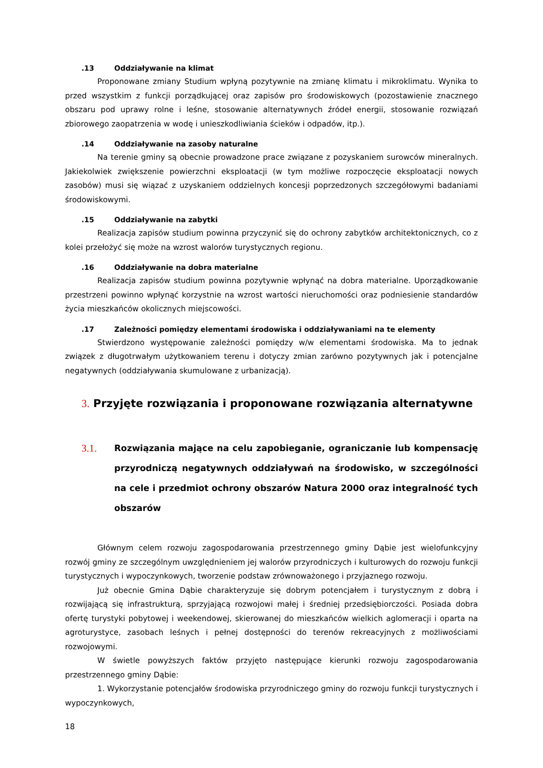.13 Oddziaływanie na klimat
Proponowane zmiany Studium wpłyną pozytywnie na zmianę klimatu i mikroklimatu. Wynika to przed wszystkim z funkcji porządkującej oraz zapisów pro środowiskowych (pozostawienie znacznego obszaru pod uprawy rolne i leśne, stosowanie alternatywnych źródeł energii, stosowanie rozwiązań zbiorowego zaopatrzenia w wodę i unieszkodliwiania ścieków i odpadów, itp.).
.14 Oddziaływanie na zasoby naturalne
Na terenie gminy są obecnie prowadzone prace związane z pozyskaniem surowców mineralnych. Jakiekolwiek zwiększenie powierzchni eksploatacji (w tym możliwe rozpoczęcie eksploatacji nowych zasobów) musi się wiązać z uzyskaniem oddzielnych koncesji poprzedzonych szczegółowymi badaniami środowiskowymi.
.15 Oddziaływanie na zabytki
Realizacja zapisów studium powinna przyczynić się do ochrony zabytków architektonicznych, co z kolei przełożyć się może na wzrost walorów turystycznych regionu.
.16 Oddziaływanie na dobra materialne
Realizacja zapisów studium powinna pozytywnie wpłynąć na dobra materialne. Uporządkowanie przestrzeni powinno wpłynąć korzystnie na wzrost wartości nieruchomości oraz podniesienie standardów życia mieszkańców okolicznych miejscowości.
.17 Zależności pomiędzy elementami środowiska i oddziaływaniami na te elementy
Stwierdzono występowanie zależności pomiędzy w/w elementami środowiska. Ma to jednak związek z długotrwałym użytkowaniem terenu i dotyczy zmian zarówno pozytywnych jak i potencjalne negatywnych (oddziaływania skumulowane z urbanizacją).
3. Przyjęte rozwiązania i proponowane rozwiązania alternatywne
3.1.
Rozwiązania mające na celu zapobieganie, ograniczanie lub kompensację przyrodniczą negatywnych oddziaływań na środowisko, w szczególności na cele i przedmiot ochrony obszarów Natura 2000 oraz integralność tych obszarów
Głównym celem rozwoju zagospodarowania przestrzennego gminy Dąbie jest wielofunkcyjny rozwój gminy ze szczególnym uwzględnieniem jej walorów przyrodniczych i kulturowych do rozwoju funkcji turystycznych i wypoczynkowych, tworzenie podstaw zrównoważonego i przyjaznego rozwoju.
Już obecnie Gmina Dąbie charakteryzuje się dobrym potencjałem i turystycznym z dobrą i rozwijającą się infrastrukturą, sprzyjającą rozwojowi małej i średniej przedsiębiorczości. Posiada dobra ofertę turystyki pobytowej i weekendowej, skierowanej do mieszkańców wielkich aglomeracji i oparta na agroturystyce, zasobach leśnych i pełnej dostępności do terenów rekreacyjnych z możliwościami rozwojowymi.
W świetle powyższych faktów przyjęto następujące kierunki rozwoju zagospodarowania przestrzennego gminy Dąbie:
1. Wykorzystanie potencjałów środowiska przyrodniczego gminy do rozwoju funkcji turystycznych i wypoczynkowych,
18